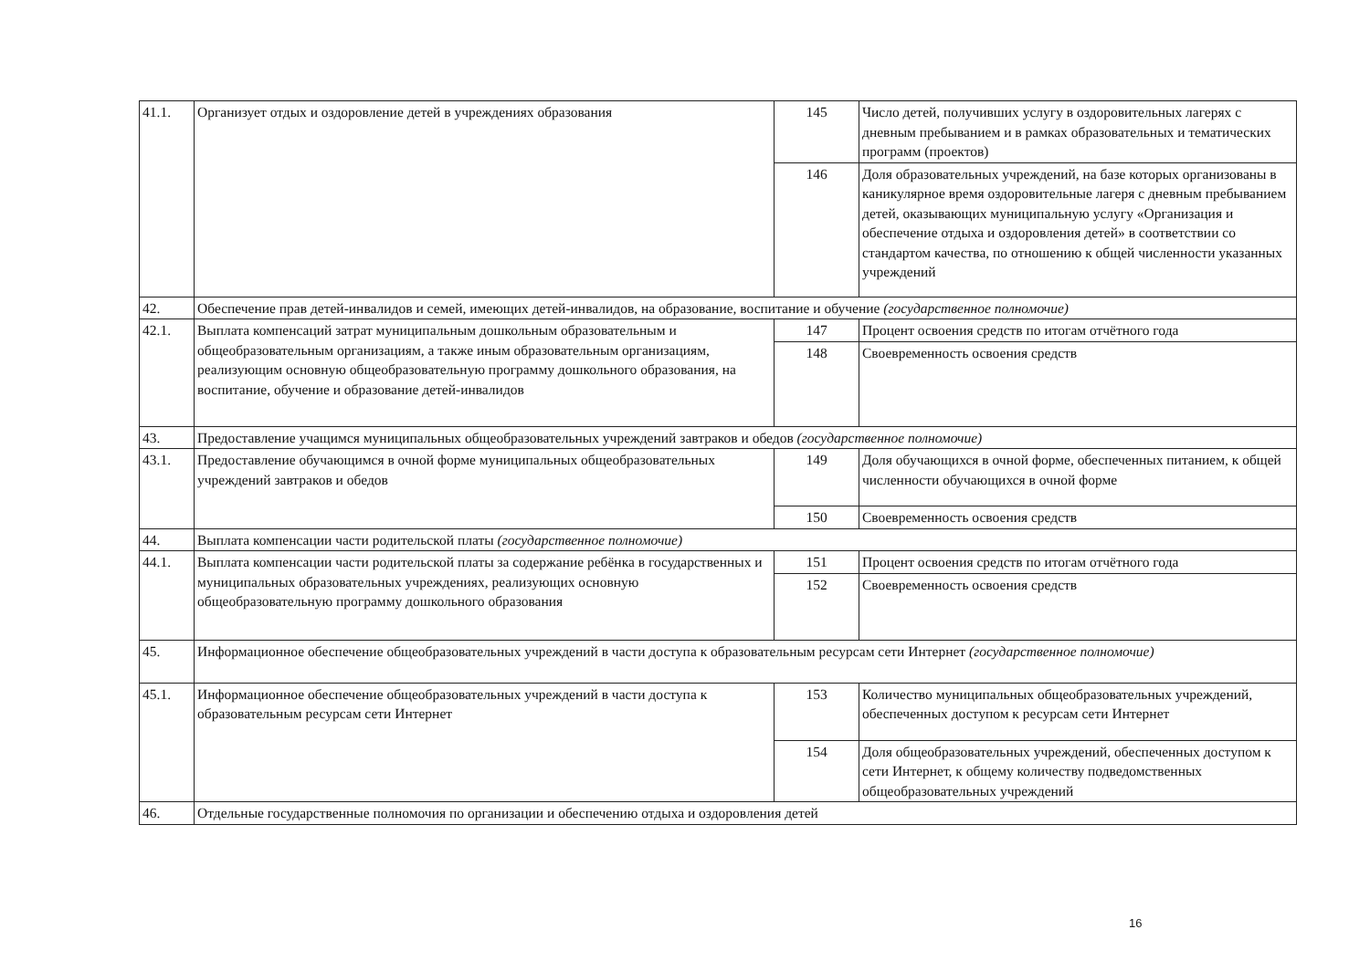| 41.1. | Организует отдых и оздоровление детей в учреждениях образования | 145 | Число детей, получивших услугу в оздоровительных лагерях с дневным пребыванием и в рамках образовательных и тематических программ (проектов) |
| | | 146 | Доля образовательных учреждений, на базе которых организованы в каникулярное время оздоровительные лагеря с дневным пребыванием детей, оказывающих муниципальную услугу «Организация и обеспечение отдыха и оздоровления детей» в соответствии со стандартом качества, по отношению к общей численности указанных учреждений |
| 42. | Обеспечение прав детей-инвалидов и семей, имеющих детей-инвалидов, на образование, воспитание и обучение (государственное полномочие) | | |
| 42.1. | Выплата компенсаций затрат муниципальным дошкольным образовательным и общеобразовательным организациям, а также иным образовательным организациям, реализующим основную общеобразовательную программу дошкольного образования, на воспитание, обучение и образование детей-инвалидов | 147 | Процент освоения средств по итогам отчётного года |
| | | 148 | Своевременность освоения средств |
| 43. | Предоставление учащимся муниципальных общеобразовательных учреждений завтраков и обедов (государственное полномочие) | | |
| 43.1. | Предоставление обучающимся в очной форме муниципальных общеобразовательных учреждений завтраков и обедов | 149 | Доля обучающихся в очной форме, обеспеченных питанием, к общей численности обучающихся в очной форме |
| | | 150 | Своевременность освоения средств |
| 44. | Выплата компенсации части родительской платы (государственное полномочие) | | |
| 44.1. | Выплата компенсации части родительской платы за содержание ребёнка в государственных и муниципальных образовательных учреждениях, реализующих основную общеобразовательную программу дошкольного образования | 151 | Процент освоения средств по итогам отчётного года |
| | | 152 | Своевременность освоения средств |
| 45. | Информационное обеспечение общеобразовательных учреждений в части доступа к образовательным ресурсам сети Интернет (государственное полномочие) | | |
| 45.1. | Информационное обеспечение общеобразовательных учреждений в части доступа к образовательным ресурсам сети Интернет | 153 | Количество муниципальных общеобразовательных учреждений, обеспеченных доступом к ресурсам сети Интернет |
| | | 154 | Доля общеобразовательных учреждений, обеспеченных доступом к сети Интернет, к общему количеству подведомственных общеобразовательных учреждений |
| 46. | Отдельные государственные полномочия по организации и обеспечению отдыха и оздоровления детей | | |
16